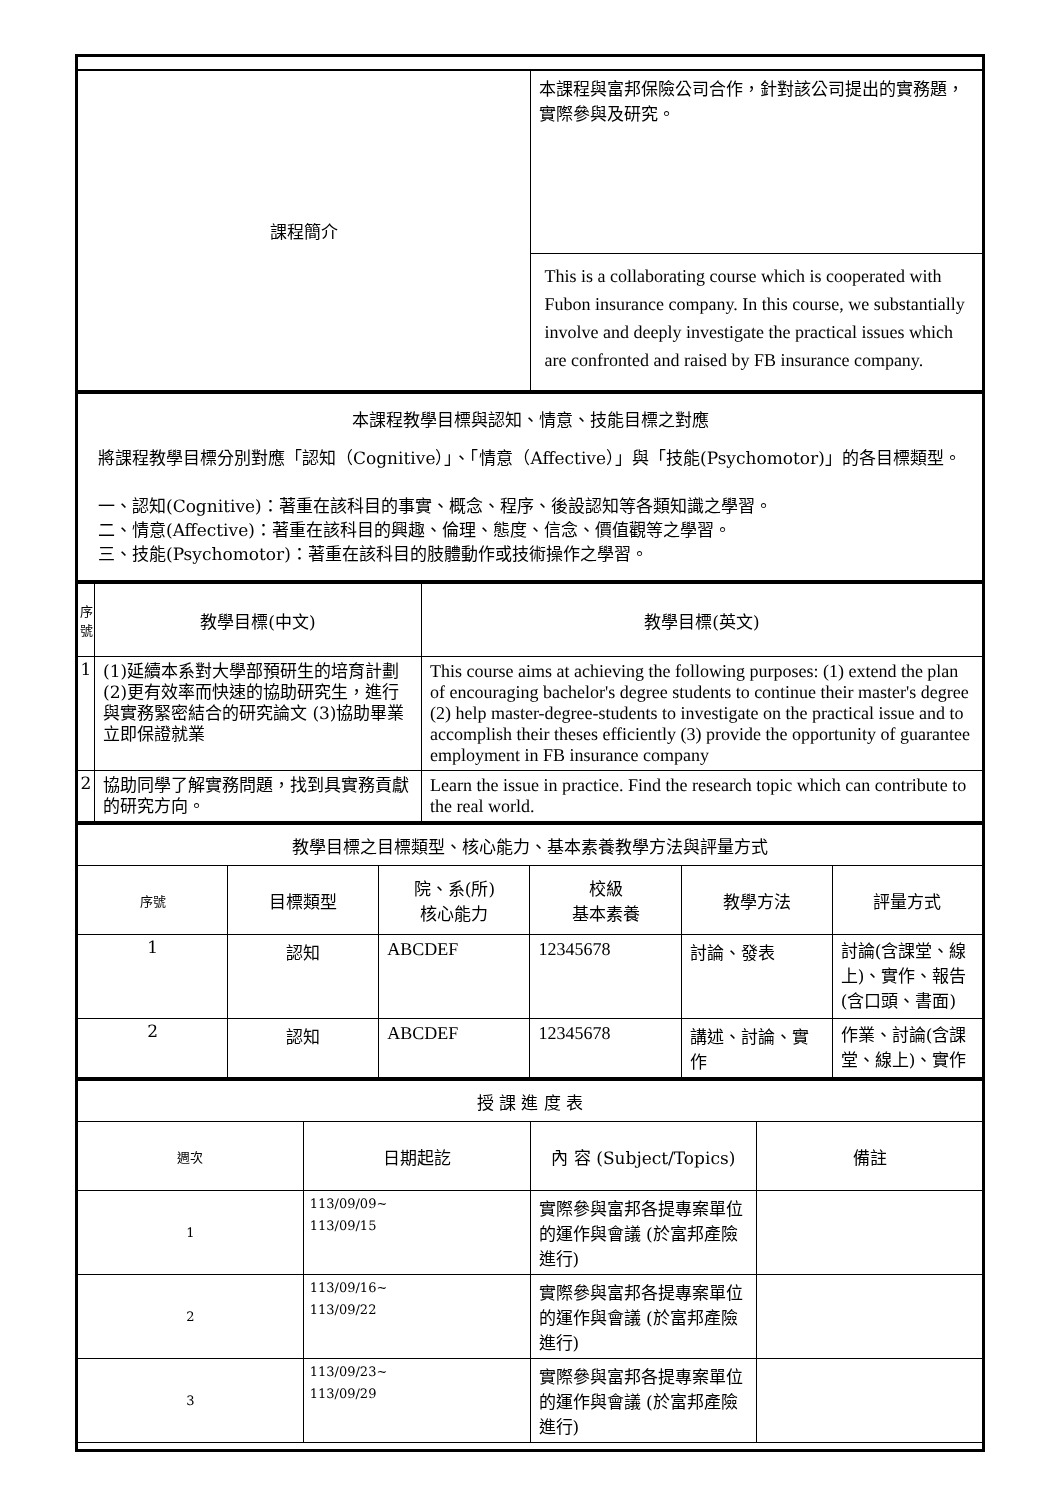| 課程簡介 | 本課程與富邦保險公司合作，針對該公司提出的實務題，實際參與及研究。 |
| | This is a collaborating course which is cooperated with Fubon insurance company. In this course, we substantially involve and deeply investigate the practical issues which are confronted and raised by FB insurance company. |
| 本課程教學目標與認知、情意、技能目標之對應 將課程教學目標分別對應「認知（Cognitive）」、「情意（Affective）」與「技能(Psychomotor)」的各目標類型。 一、認知(Cognitive)：著重在該科目的事實、概念、程序、後設認知等各類知識之學習。 二、情意(Affective)：著重在該科目的興趣、倫理、態度、信念、價值觀等之學習。 三、技能(Psychomotor)：著重在該科目的肢體動作或技術操作之學習。 |
| 序號 | 教學目標(中文) | 教學目標(英文) |
| --- | --- | --- |
| 1 | (1)延續本系對大學部預研生的培育計劃 (2)更有效率而快速的協助研究生，進行與實務緊密結合的研究論文 (3)協助畢業立即保證就業 | This course aims at achieving the following purposes: (1) extend the plan of encouraging bachelor's degree students to continue their master's degree (2) help master-degree-students to investigate on the practical issue and to accomplish their theses efficiently (3) provide the opportunity of guarantee employment in FB insurance company |
| 2 | 協助同學了解實務問題，找到具實務貢獻的研究方向。 | Learn the issue in practice. Find the research topic which can contribute to the real world. |
| 教學目標之目標類型、核心能力、基本素養教學方法與評量方式 | | | | | |
| 序號 | 目標類型 | 院、系(所) 核心能力 | 校級 基本素養 | 教學方法 | 評量方式 |
| 1 | 認知 | ABCDEF | 12345678 | 討論、發表 | 討論(含課堂、線上)、實作、報告(含口頭、書面) |
| 2 | 認知 | ABCDEF | 12345678 | 講述、討論、實作 | 作業、討論(含課堂、線上)、實作 |
| 授 課 進 度 表 | | | |
| 週次 | 日期起訖 | 內 容 (Subject/Topics) | 備註 |
| 1 | 113/09/09~ 113/09/15 | 實際參與富邦各提專案單位的運作與會議 (於富邦產險進行) | |
| 2 | 113/09/16~ 113/09/22 | 實際參與富邦各提專案單位的運作與會議 (於富邦產險進行) | |
| 3 | 113/09/23~ 113/09/29 | 實際參與富邦各提專案單位的運作與會議 (於富邦產險進行) | |